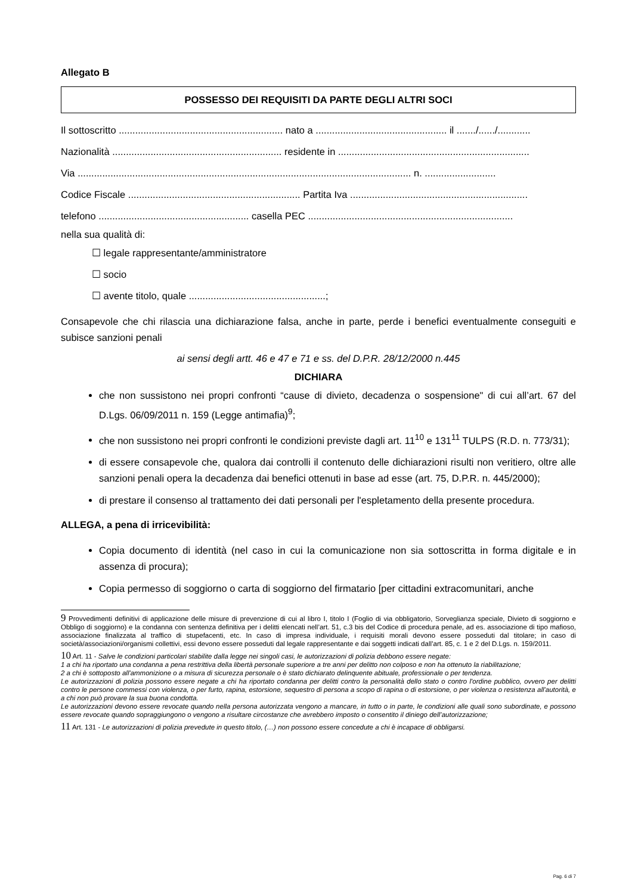Allegato B
POSSESSO DEI REQUISITI DA PARTE DEGLI ALTRI SOCI
Il sottoscritto ............................................................ nato a ................................................ il ......./....../............
Nazionalità .............................................................. residente in ......................................................................
Via .......................................................................................................................... n. ..........................
Codice Fiscale ............................................................... Partita Iva .................................................................
telefono ....................................................... casella PEC ...........................................................................
nella sua qualità di:
☐ legale rappresentante/amministratore
☐ socio
☐ avente titolo, quale ..................................................;
Consapevole che chi rilascia una dichiarazione falsa, anche in parte, perde i benefici eventualmente conseguiti e subisce sanzioni penali
ai sensi degli artt. 46 e 47 e 71 e ss. del D.P.R. 28/12/2000 n.445
DICHIARA
che non sussistono nei propri confronti “cause di divieto, decadenza o sospensione" di cui all’art. 67 del D.Lgs. 06/09/2011 n. 159 (Legge antimafia)<sup>9</sup>;
che non sussistono nei propri confronti le condizioni previste dagli art. 11<sup>10</sup> e 131<sup>11</sup> TULPS (R.D. n. 773/31);
di essere consapevole che, qualora dai controlli il contenuto delle dichiarazioni risulti non veritiero, oltre alle sanzioni penali opera la decadenza dai benefici ottenuti in base ad esse (art. 75, D.P.R. n. 445/2000);
di prestare il consenso al trattamento dei dati personali per l'espletamento della presente procedura.
ALLEGA, a pena di irricevibilità:
Copia documento di identità (nel caso in cui la comunicazione non sia sottoscritta in forma digitale e in assenza di procura);
Copia permesso di soggiorno o carta di soggiorno del firmatario [per cittadini extracomunitari, anche
9 Provvedimenti definitivi di applicazione delle misure di prevenzione di cui al libro I, titolo I (Foglio di via obbligatorio, Sorveglianza speciale, Divieto di soggiorno e Obbligo di soggiorno) e la condanna con sentenza definitiva per i delitti elencati nell’art. 51, c.3 bis del Codice di procedura penale, ad es. associazione di tipo mafioso, associazione finalizzata al traffico di stupefacenti, etc. In caso di impresa individuale, i requisiti morali devono essere posseduti dal titolare; in caso di società/associazioni/organismi collettivi, essi devono essere posseduti dal legale rappresentante e dai soggetti indicati dall’art. 85, c. 1 e 2 del D.Lgs. n. 159/2011.
10 Art. 11 - Salve le condizioni particolari stabilite dalla legge nei singoli casi, le autorizzazioni di polizia debbono essere negate:
1 a chi ha riportato una condanna a pena restrittiva della libertà personale superiore a tre anni per delitto non colposo e non ha ottenuto la riabilitazione;
2 a chi è sottoposto all'ammonizione o a misura di sicurezza personale o è stato dichiarato delinquente abituale, professionale o per tendenza.
Le autorizzazioni di polizia possono essere negate a chi ha riportato condanna per delitti contro la personalità dello stato o contro l'ordine pubblico, ovvero per delitti contro le persone commessi con violenza, o per furto, rapina, estorsione, sequestro di persona a scopo di rapina o di estorsione, o per violenza o resistenza all'autorità, e a chi non può provare la sua buona condotta.
Le autorizzazioni devono essere revocate quando nella persona autorizzata vengono a mancare, in tutto o in parte, le condizioni alle quali sono subordinate, e possono essere revocate quando sopraggiungono o vengono a risultare circostanze che avrebbero imposto o consentito il diniego dell’autorizzazione;
11 Art. 131 - Le autorizzazioni di polizia prevedute in questo titolo, (…) non possono essere concedute a chi è incapace di obbligarsi.
Pag. 6 di 7